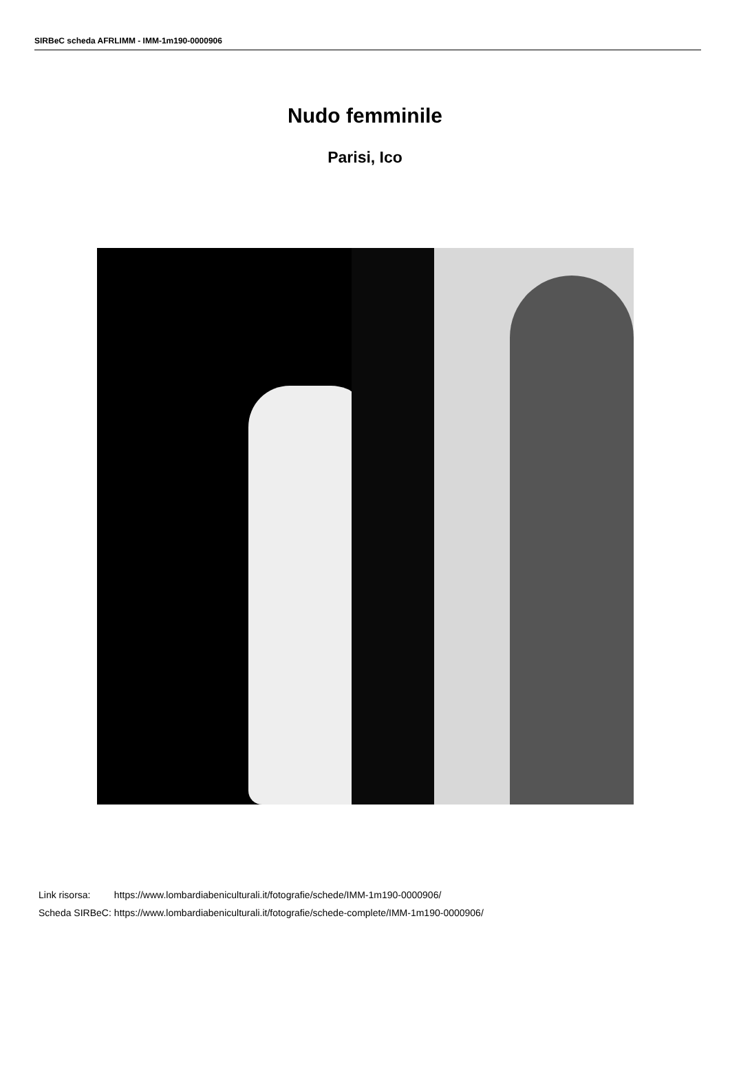SIRBeC scheda AFRLIMM - IMM-1m190-0000906
Nudo femminile
Parisi, Ico
| Link risorsa: | https://www.lombardiabeniculturali.it/fotografie/schede/IMM-1m190-0000906/ |
| Scheda SIRBeC: | https://www.lombardiabeniculturali.it/fotografie/schede-complete/IMM-1m190-0000906/ |